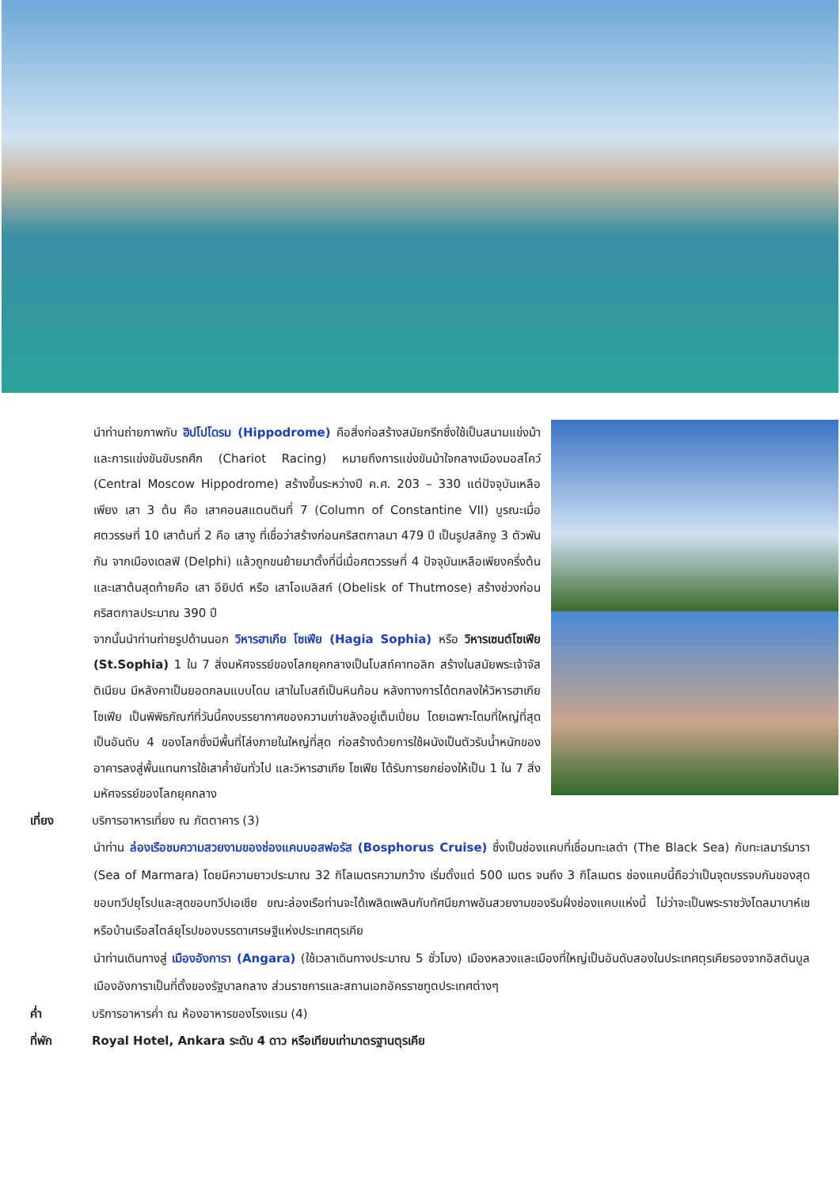นำท่านถ่ายภาพกับ ฮิปโปโดรม (Hippodrome) คือสิ่งก่อสร้างสมัยกรีกซึ่งใช้เป็นสนามแข่งม้า และการแข่งขันขับรถศึก (Chariot Racing) หมายถึงการแข่งขันม้าใจกลางเมืองมอสโคว์ (Central Moscow Hippodrome) สร้างขึ้นระหว่างปี ค.ศ. 203 – 330 แต่ปัจจุบันเหลือเพียง เสา 3 ต้น คือ เสาคอนสแตนตินที่ 7 (Column of Constantine VII) บูรณะเมื่อศตวรรษที่ 10 เสาต้นที่ 2 คือ เสางู ที่เชื่อว่าสร้างก่อนคริสตกาลมา 479 ปี เป็นรูปสลักงู 3 ตัวพันกัน จากเมืองเดลฟิ (Delphi) แล้วถูกขนย้ายมาตั้งที่นี่เมื่อศตวรรษที่ 4 ปัจจุบันเหลือเพียงครึ่งต้น และเสาต้นสุดท้ายคือ เสา อียิปต์ หรือ เสาโอเบลิสก์ (Obelisk of Thutmose) สร้างช่วงก่อนคริสตกาลประมาณ 390 ปี
จากนั้นนำท่านถ่ายรูปด้านนอก วิหารฮาเกีย โซเฟีย (Hagia Sophia) หรือ วิหารเซนต์โซเฟีย (St.Sophia) 1 ใน 7 สิ่งมหัศจรรย์ของโลกยุคกลางเป็นโบสถ์คาทอลิก สร้างในสมัยพระเจ้าจัสติเนียน มีหลังคาเป็นยอดกลมแบบโดม เสาในโบสถ์เป็นหินก้อน หลังทางการได้ตกลงให้วิหารฮาเกีย โซเฟีย เป็นพิพิธภัณฑ์ที่วันนี้คงบรรยากาศของความเก่าขลังอยู่เต็มเปี่ยม โดยเฉพาะโดมที่ใหญ่ที่สุดเป็นอันดับ 4 ของโลกซึ่งมีพื้นที่โล่งภายในใหญ่ที่สุด ก่อสร้างด้วยการใช้ผนังเป็นตัวรับน้ำหนักของอาคารลงสู่พื้นแทนการใช้เสาค้ำยันทั่วไป และวิหารฮาเกีย โซเฟีย ได้รับการยกย่องให้เป็น 1 ใน 7 สิ่งมหัศจรรย์ของโลกยุคกลาง
เที่ยง บริการอาหารเที่ยง ณ ภัตตาคาร (3)
นำท่าน ล่องเรือชมความสวยงามของช่องแคบบอสฟอรัส (Bosphorus Cruise) ซึ่งเป็นช่องแคบที่เชื่อมทะเลดำ (The Black Sea) กับทะเลมาร์มารา (Sea of Marmara) โดยมีความยาวประมาณ 32 กิโลเมตรความกว้าง เริ่มตั้งแต่ 500 เมตร จนถึง 3 กิโลเมตร ช่องแคบนี้ถือว่าเป็นจุดบรรจบกันของสุดขอบทวีปยุโรปและสุดขอบทวีปเอเชีย ขณะล่องเรือท่านจะได้เพลิดเพลินกับทัศนียภาพอันสวยงามของริมฝั่งช่องแคบแห่งนี้ ไม่ว่าจะเป็นพระราชวังโดลมาบาห์เชหรือบ้านเรือสไตล์ยุโรปของบรรดาเศรษฐีแห่งประเทศตุรเคีย
นำท่านเดินทางสู่ เมืองอังการา (Angara) (ใช้เวลาเดินทางประมาณ 5 ชั่วโมง) เมืองหลวงและเมืองที่ใหญ่เป็นอันดับสองในประเทศตุรเคียรองจากอิสตันบูล เมืองอังการาเป็นที่ตั้งของรัฐบาลกลาง ส่วนราชการและสถานเอกอัครราชทูตประเทศต่างๆ
ค่ำ บริการอาหารค่ำ ณ ห้องอาหารของโรงแรม (4)
ที่พัก Royal Hotel, Ankara ระดับ 4 ดาว หรือเทียบเท่ามาตรฐานตุรเคีย